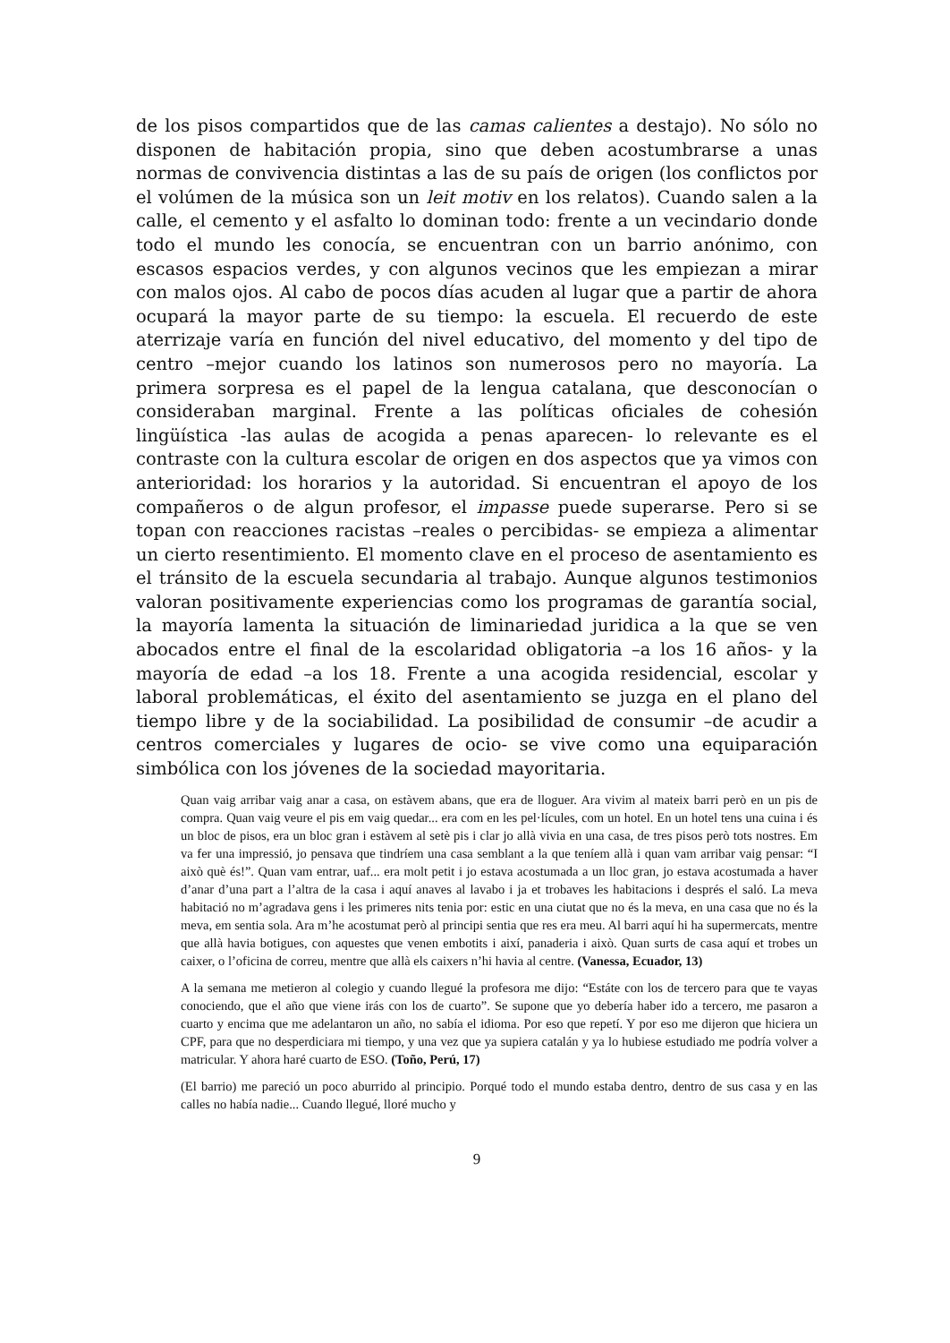de los pisos compartidos que de las camas calientes a destajo). No sólo no disponen de habitación propia, sino que deben acostumbrarse a unas normas de convivencia distintas a las de su país de origen (los conflictos por el volúmen de la música son un leit motiv en los relatos). Cuando salen a la calle, el cemento y el asfalto lo dominan todo: frente a un vecindario donde todo el mundo les conocía, se encuentran con un barrio anónimo, con escasos espacios verdes, y con algunos vecinos que les empiezan a mirar con malos ojos. Al cabo de pocos días acuden al lugar que a partir de ahora ocupará la mayor parte de su tiempo: la escuela. El recuerdo de este aterrizaje varía en función del nivel educativo, del momento y del tipo de centro –mejor cuando los latinos son numerosos pero no mayoría. La primera sorpresa es el papel de la lengua catalana, que desconocían o consideraban marginal. Frente a las políticas oficiales de cohesión lingüística -las aulas de acogida a penas aparecen- lo relevante es el contraste con la cultura escolar de origen en dos aspectos que ya vimos con anterioridad: los horarios y la autoridad. Si encuentran el apoyo de los compañeros o de algun profesor, el impasse puede superarse. Pero si se topan con reacciones racistas –reales o percibidas- se empieza a alimentar un cierto resentimiento. El momento clave en el proceso de asentamiento es el tránsito de la escuela secundaria al trabajo. Aunque algunos testimonios valoran positivamente experiencias como los programas de garantía social, la mayoría lamenta la situación de liminariedad juridica a la que se ven abocados entre el final de la escolaridad obligatoria –a los 16 años- y la mayoría de edad –a los 18. Frente a una acogida residencial, escolar y laboral problemáticas, el éxito del asentamiento se juzga en el plano del tiempo libre y de la sociabilidad. La posibilidad de consumir –de acudir a centros comerciales y lugares de ocio- se vive como una equiparación simbólica con los jóvenes de la sociedad mayoritaria.
Quan vaig arribar vaig anar a casa, on estàvem abans, que era de lloguer. Ara vivim al mateix barri però en un pis de compra. Quan vaig veure el pis em vaig quedar... era com en les pel·lícules, com un hotel. En un hotel tens una cuina i és un bloc de pisos, era un bloc gran i estàvem al setè pis i clar jo allà vivia en una casa, de tres pisos però tots nostres. Em va fer una impressió, jo pensava que tindríem una casa semblant a la que teníem allà i quan vam arribar vaig pensar: “I això què és!”. Quan vam entrar, uaf... era molt petit i jo estava acostumada a un lloc gran, jo estava acostumada a haver d’anar d’una part a l’altra de la casa i aquí anaves al lavabo i ja et trobaves les habitacions i després el saló. La meva habitació no m’agradava gens i les primeres nits tenia por: estic en una ciutat que no és la meva, en una casa que no és la meva, em sentia sola. Ara m’he acostumat però al principi sentia que res era meu. Al barri aquí hi ha supermercats, mentre que allà havia botigues, con aquestes que venen embotits i així, panaderia i això. Quan surts de casa aquí et trobes un caixer, o l’oficina de correu, mentre que allà els caixers n’hi havia al centre. (Vanessa, Ecuador, 13)
A la semana me metieron al colegio y cuando llegué la profesora me dijo: “Estáte con los de tercero para que te vayas conociendo, que el año que viene irás con los de cuarto”. Se supone que yo debería haber ido a tercero, me pasaron a cuarto y encima que me adelantaron un año, no sabía el idioma. Por eso que repetí. Y por eso me dijeron que hiciera un CPF, para que no desperdiciara mi tiempo, y una vez que ya supiera catalán y ya lo hubiese estudiado me podría volver a matricular. Y ahora haré cuarto de ESO. (Toño, Perú, 17)
(El barrio) me pareció un poco aburrido al principio. Porqué todo el mundo estaba dentro, dentro de sus casa y en las calles no había nadie... Cuando llegué, lloré mucho y
9